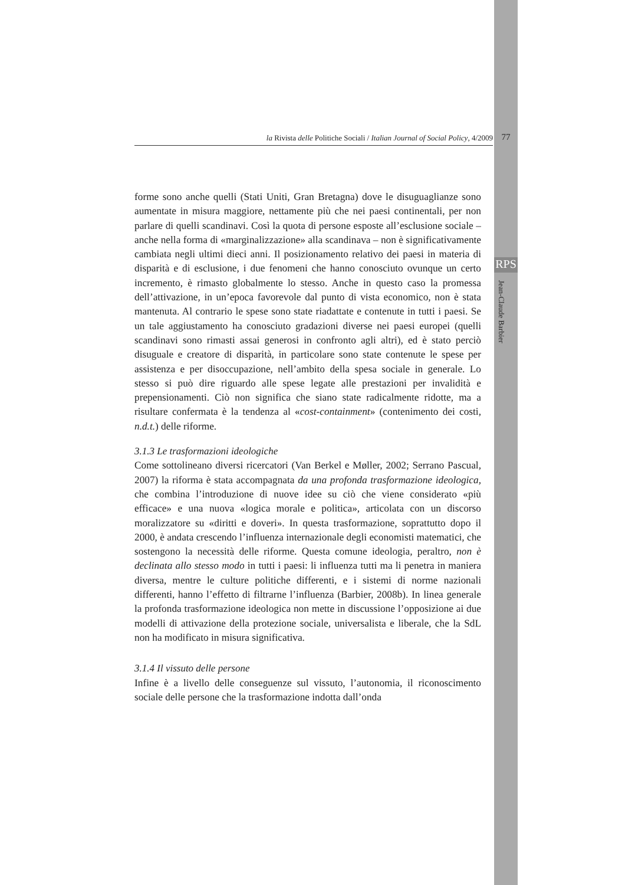la Rivista delle Politiche Sociali / Italian Journal of Social Policy, 4/2009 77
RPS
Jean-Claude Barbier
forme sono anche quelli (Stati Uniti, Gran Bretagna) dove le disuguaglianze sono aumentate in misura maggiore, nettamente più che nei paesi continentali, per non parlare di quelli scandinavi. Così la quota di persone esposte all’esclusione sociale – anche nella forma di «marginalizzazione» alla scandinava – non è significativamente cambiata negli ultimi dieci anni. Il posizionamento relativo dei paesi in materia di disparità e di esclusione, i due fenomeni che hanno conosciuto ovunque un certo incremento, è rimasto globalmente lo stesso. Anche in questo caso la promessa dell’attivazione, in un’epoca favorevole dal punto di vista economico, non è stata mantenuta. Al contrario le spese sono state riadattate e contenute in tutti i paesi. Se un tale aggiustamento ha conosciuto gradazioni diverse nei paesi europei (quelli scandinavi sono rimasti assai generosi in confronto agli altri), ed è stato perciò disuguale e creatore di disparità, in particolare sono state contenute le spese per assistenza e per disoccupazione, nell’ambito della spesa sociale in generale. Lo stesso si può dire riguardo alle spese legate alle prestazioni per invalidità e prepensionamenti. Ciò non significa che siano state radicalmente ridotte, ma a risultare confermata è la tendenza al «cost-containment» (contenimento dei costi, n.d.t.) delle riforme.
3.1.3 Le trasformazioni ideologiche
Come sottolineano diversi ricercatori (Van Berkel e Møller, 2002; Serrano Pascual, 2007) la riforma è stata accompagnata da una profonda trasformazione ideologica, che combina l’introduzione di nuove idee su ciò che viene considerato «più efficace» e una nuova «logica morale e politica», articolata con un discorso moralizzatore su «diritti e doveri». In questa trasformazione, soprattutto dopo il 2000, è andata crescendo l’influenza internazionale degli economisti matematici, che sostengono la necessità delle riforme. Questa comune ideologia, peraltro, non è declinata allo stesso modo in tutti i paesi: li influenza tutti ma li penetra in maniera diversa, mentre le culture politiche differenti, e i sistemi di norme nazionali differenti, hanno l’effetto di filtrarne l’influenza (Barbier, 2008b). In linea generale la profonda trasformazione ideologica non mette in discussione l’opposizione ai due modelli di attivazione della protezione sociale, universalista e liberale, che la SdL non ha modificato in misura significativa.
3.1.4 Il vissuto delle persone
Infine è a livello delle conseguenze sul vissuto, l’autonomia, il riconoscimento sociale delle persone che la trasformazione indotta dall’onda